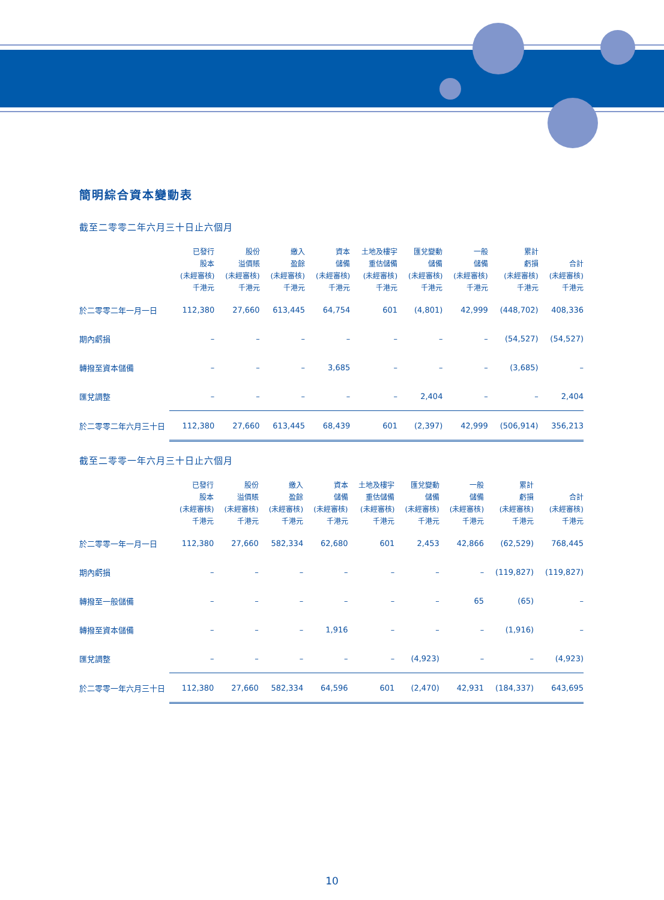簡明綜合資本變動表
截至二零零二年六月三十日止六個月
| | 已發行 股本 (未經審核) 千港元 | 股份 溢價賬 (未經審核) 千港元 | 繳入 盈餘 (未經審核) 千港元 | 資本 儲備 (未經審核) 千港元 | 土地及樓宇 重估儲備 (未經審核) 千港元 | 匯兌變動 儲備 (未經審核) 千港元 | 一般 儲備 (未經審核) 千港元 | 累計 虧損 (未經審核) 千港元 | 合計 (未經審核) 千港元 |
| --- | --- | --- | --- | --- | --- | --- | --- | --- | --- |
| 於二零零二年一月一日 | 112,380 | 27,660 | 613,445 | 64,754 | 601 | (4,801) | 42,999 | (448,702) | 408,336 |
| 期內虧損 | – | – | – | – | – | – | – | (54,527) | (54,527) |
| 轉撥至資本儲備 | – | – | – | 3,685 | – | – | – | (3,685) | – |
| 匯兌調整 | – | – | – | – | – | 2,404 | – | – | 2,404 |
| 於二零零二年六月三十日 | 112,380 | 27,660 | 613,445 | 68,439 | 601 | (2,397) | 42,999 | (506,914) | 356,213 |
截至二零零一年六月三十日止六個月
| | 已發行 股本 (未經審核) 千港元 | 股份 溢價賬 (未經審核) 千港元 | 繳入 盈餘 (未經審核) 千港元 | 資本 儲備 (未經審核) 千港元 | 土地及樓宇 重估儲備 (未經審核) 千港元 | 匯兌變動 儲備 (未經審核) 千港元 | 一般 儲備 (未經審核) 千港元 | 累計 虧損 (未經審核) 千港元 | 合計 (未經審核) 千港元 |
| --- | --- | --- | --- | --- | --- | --- | --- | --- | --- |
| 於二零零一年一月一日 | 112,380 | 27,660 | 582,334 | 62,680 | 601 | 2,453 | 42,866 | (62,529) | 768,445 |
| 期內虧損 | – | – | – | – | – | – | – | (119,827) | (119,827) |
| 轉撥至一般儲備 | – | – | – | – | – | – | 65 | (65) | – |
| 轉撥至資本儲備 | – | – | – | 1,916 | – | – | – | (1,916) | – |
| 匯兌調整 | – | – | – | – | – | (4,923) | – | – | (4,923) |
| 於二零零一年六月三十日 | 112,380 | 27,660 | 582,334 | 64,596 | 601 | (2,470) | 42,931 | (184,337) | 643,695 |
10